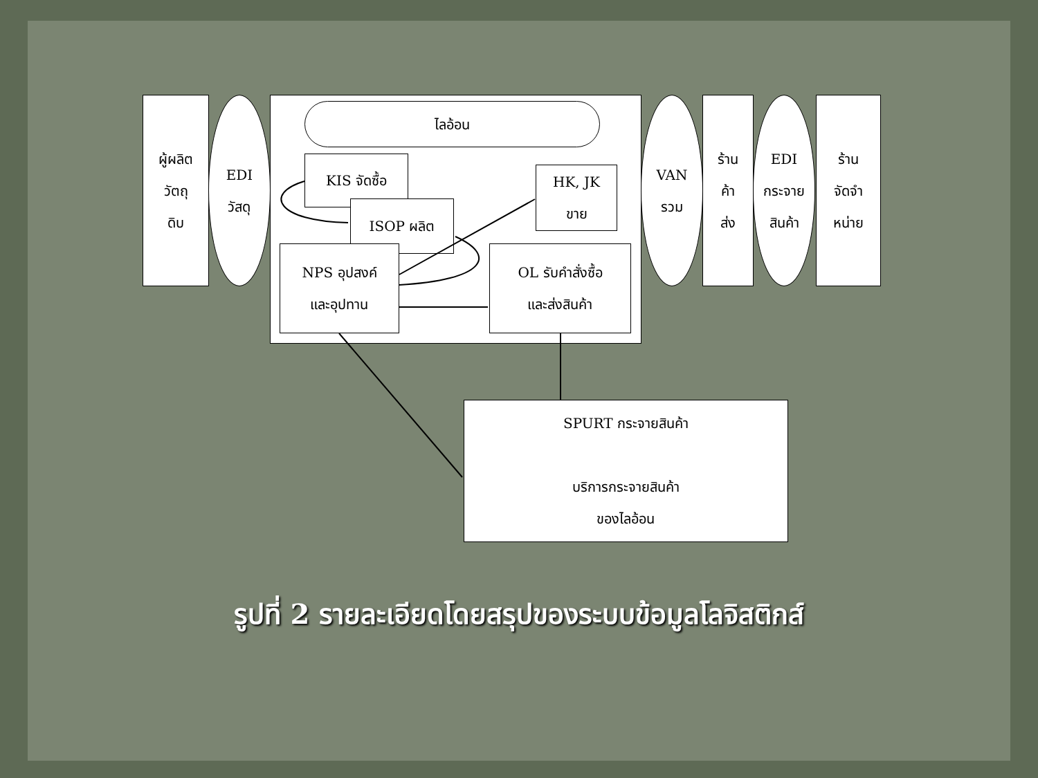ผู้ผลิต
วัตถุ
ดิบ
EDI
วัสดุ
ไลอ้อน
KIS จัดซื้อ
ISOP ผลิต
HK, JK
ขาย
NPS อุปสงค์
และอุปทาน
OL รับคำสั่งซื้อ
และส่งสินค้า
VAN
รวม
ร้าน
ค้า
ส่ง
EDI
กระจาย
สินค้า
ร้าน
จัดจำ
หน่าย
SPURT กระจายสินค้า
บริการกระจายสินค้า
ของไลอ้อน
รูปที่ 2 รายละเอียดโดยสรุปของระบบข้อมูลโลจิสติกส์